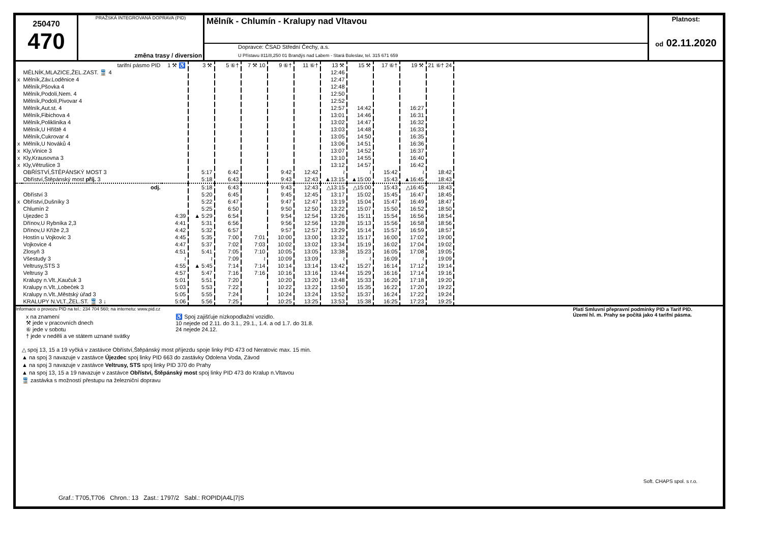250470
470
PRAŽSKÁ INTEGROVANÁ DOPRAVA (PID)
změna trasy / diversion
Mělník - Chlumín - Kralupy nad Vltavou
Dopravce: ČSAD Střední Čechy, a.s.
U Přístavu 811/8,250 01 Brandýs nad Labem - Stará Boleslav, tel. 315 671 659
Platnost:
od 02.11.2020
| | tarifní pásmo PID | 1 ⚒ ♿ | 3 ⚒ | 5 ⑥† | 7 ⚒ 10 | 9 ⑥† | 11 ⑥† | 13 ⚒ | 15 ⚒ | 17 ⑥† | 19 ⚒ | 21 ⑥† 24 |
| | MĚLNÍK,MLAZICE,ŽEL.ZAST. 🚆 4 | | | | | | | 12:46 | | | | |
| x | Mělník,Záv.Loděnice 4 | | | | | | | 12:47 | | | | |
| | Mělník,Pšovka 4 | | | | | | | 12:48 | | | | |
| | Mělník,Podolí,Nem. 4 | | | | | | | 12:50 | | | | |
| | Mělník,Podolí,Pivovar 4 | | | | | | | 12:52 | | | | |
| | Mělník,Aut.st. 4 | | | | | | | 12:57 | 14:42 | | 16:27 | |
| | Mělník,Fibichova 4 | | | | | | | 13:01 | 14:46 | | 16:31 | |
| | Mělník,Poliklinika 4 | | | | | | | 13:02 | 14:47 | | 16:32 | |
| | Mělník,U Hřiště 4 | | | | | | | 13:03 | 14:48 | | 16:33 | |
| | Mělník,Cukrovar 4 | | | | | | | 13:05 | 14:50 | | 16:35 | |
| x | Mělník,U Nováků 4 | | | | | | | 13:06 | 14:51 | | 16:36 | |
| x | Kly,Vinice 3 | | | | | | | 13:07 | 14:52 | | 16:37 | |
| x | Kly,Krausovna 3 | | | | | | | 13:10 | 14:55 | | 16:40 | |
| x | Kly,Větrušice 3 | | | | | | | 13:12 | 14:57 | | 16:42 | |
| | OBŘÍSTVÍ,ŠTĚPÁNSKÝ MOST 3 | | 5:17 | 6:42 | | 9:42 | 12:42 | ≀ | ≀ | 15:42 | ≀ | 18:42 |
| | Obříství,Štěpánský most příj. 3 | | 5:18 | 6:43 | | 9:43 | 12:43 | ▲13:15 | ▲15:00 | 15:43 | ▲16:45 | 18:43 |
| | odj. | | 5:18 | 6:43 | | 9:43 | 12:43 | △13:15 | △15:00 | 15:43 | △16:45 | 18:43 |
| | Obříství 3 | | 5:20 | 6:45 | | 9:45 | 12:45 | 13:17 | 15:02 | 15:45 | 16:47 | 18:45 |
| x | Obříství,Dušníky 3 | | 5:22 | 6:47 | | 9:47 | 12:47 | 13:19 | 15:04 | 15:47 | 16:49 | 18:47 |
| | Chlumín 2 | | 5:25 | 6:50 | | 9:50 | 12:50 | 13:22 | 15:07 | 15:50 | 16:52 | 18:50 |
| | Ujezdec 3 | 4:39 | ▲ 5:29 | 6:54 | | 9:54 | 12:54 | 13:26 | 15:11 | 15:54 | 16:56 | 18:54 |
| | Dřínov,U Rybníka 2,3 | 4:41 | 5:31 | 6:56 | | 9:56 | 12:56 | 13:28 | 15:13 | 15:56 | 16:58 | 18:56 |
| | Dřínov,U Kříže 2,3 | 4:42 | 5:32 | 6:57 | | 9:57 | 12:57 | 13:29 | 15:14 | 15:57 | 16:59 | 18:57 |
| | Hostín u Vojkovic 3 | 4:45 | 5:35 | 7:00 | 7:01 | 10:00 | 13:00 | 13:32 | 15:17 | 16:00 | 17:02 | 19:00 |
| | Vojkovice 4 | 4:47 | 5:37 | 7:02 | 7:03 | 10:02 | 13:02 | 13:34 | 15:19 | 16:02 | 17:04 | 19:02 |
| | Zlosyň 3 | 4:51 | 5:41 | 7:05 | 7:10 | 10:05 | 13:05 | 13:38 | 15:23 | 16:05 | 17:08 | 19:05 |
| | Všestudy 3 | ≀ | ≀ | 7:09 | ≀ | 10:09 | 13:09 | ≀ | ≀ | 16:09 | ≀ | 19:09 |
| | Veltrusy,STS 3 | 4:55 | ▲ 5:45 | 7:14 | 7:14 | 10:14 | 13:14 | 13:42 | 15:27 | 16:14 | 17:12 | 19:14 |
| | Veltrusy 3 | 4:57 | 5:47 | 7:16 | 7:16 | 10:16 | 13:16 | 13:44 | 15:29 | 16:16 | 17:14 | 19:16 |
| | Kralupy n.Vlt.,Kaučuk 3 | 5:01 | 5:51 | 7:20 | | 10:20 | 13:20 | 13:48 | 15:33 | 16:20 | 17:18 | 19:20 |
| | Kralupy n.Vlt.,Lobeček 3 | 5:03 | 5:53 | 7:22 | | 10:22 | 13:22 | 13:50 | 15:35 | 16:22 | 17:20 | 19:22 |
| | Kralupy n.Vlt.,Městský úřad 3 | 5:05 | 5:55 | 7:24 | | 10:24 | 13:24 | 13:52 | 15:37 | 16:24 | 17:22 | 19:24 |
| | KRALUPY N.VLT.,ŽEL.ST. 🚆 3 ↓ | 5:06 | 5:56 | 7:25 | | 10:25 | 13:25 | 13:53 | 15:38 | 16:25 | 17:23 | 19:25 |
Informace o provozu PID na tel.: 234 704 560; na internetu: www.pid.cz
Platí Smluvní přepravní podmínky PID a Tarif PID.
Území hl. m. Prahy se počítá jako 4 tarifní pásma.
x na znamení
⚒ jede v pracovních dnech
⑥ jede v sobotu
† jede v neděli a ve státem uznané svátky
♿ Spoj zajišťuje nízkopodlažní vozidlo.
10 nejede od 2.11. do 3.1., 29.1., 1.4. a od 1.7. do 31.8.
24 nejede 24.12.
△ spoj 13, 15 a 19 vyčká v zastávce Obříství,Štěpánský most příjezdu spoje linky PID 473 od Neratovic max. 15 min.
▲ na spoj 3 navazuje v zastávce Újezdec spoj linky PID 663 do zastávky Odolena Voda, Závod
▲ na spoj 3 navazuje v zastávce Veltrusy, STS spoj linky PID 370 do Prahy
▲ na spoj 13, 15 a 19 navazuje v zastávce Obříství, Štěpánský most spoj linky PID 473 do Kralup n.Vltavou
🚆 zastávka s možností přestupu na železniční dopravu
Soft. CHAPS spol. s r.o.
Graf.: T705,T706 Chron.: 13 Zast.: 1797/2 Sabl.: ROPID|A4L|7|S